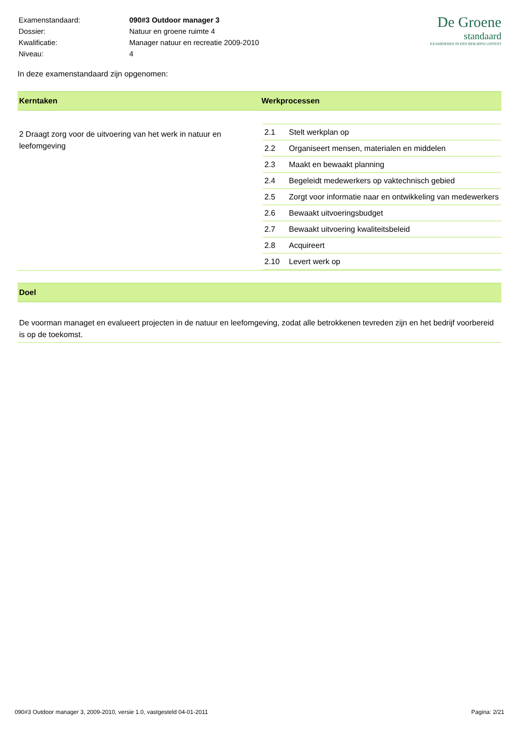| Examenstandaard: | 090#3 Outdoor manager 3 |
| Dossier: | Natuur en groene ruimte 4 |
| Kwalificatie: | Manager natuur en recreatie 2009-2010 |
| Niveau: | 4 |
De Groene
standaard
EXAMINEREN IN EEN BEROEPSCONTEXT
In deze examenstandaard zijn opgenomen:
Kerntaken Werkprocessen
2 Draagt zorg voor de uitvoering van het werk in natuur en leefomgeving
| 2.1 | Stelt werkplan op |
| 2.2 | Organiseert mensen, materialen en middelen |
| 2.3 | Maakt en bewaakt planning |
| 2.4 | Begeleidt medewerkers op vaktechnisch gebied |
| 2.5 | Zorgt voor informatie naar en ontwikkeling van medewerkers |
| 2.6 | Bewaakt uitvoeringsbudget |
| 2.7 | Bewaakt uitvoering kwaliteitsbeleid |
| 2.8 | Acquireert |
| 2.10 | Levert werk op |
Doel
De voorman managet en evalueert projecten in de natuur en leefomgeving, zodat alle betrokkenen tevreden zijn en het bedrijf voorbereid is op de toekomst.
090#3 Outdoor manager 3, 2009-2010, versie 1.0, vastgesteld 04-01-2011 Pagina: 2/21